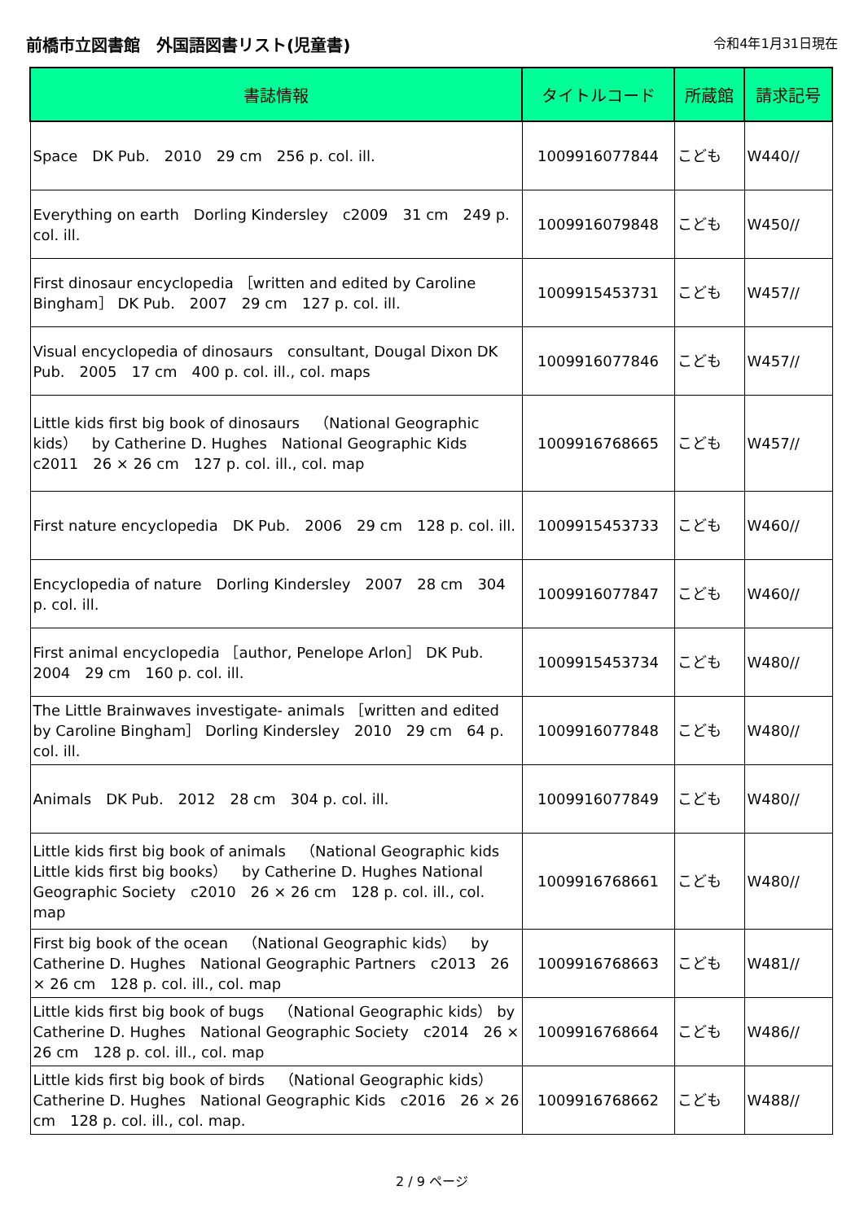前橋市立図書館　外国語図書リスト(児童書) 令和4年1月31日現在
| 書誌情報 | タイトルコード | 所蔵館 | 請求記号 |
| --- | --- | --- | --- |
| Space DK Pub. 2010 29 cm 256 p. col. ill. | 1009916077844 | こども | W440// |
| Everything on earth Dorling Kindersley c2009 31 cm 249 p. col. ill. | 1009916079848 | こども | W450// |
| First dinosaur encyclopedia ［written and edited by Caroline Bingham］ DK Pub. 2007 29 cm 127 p. col. ill. | 1009915453731 | こども | W457// |
| Visual encyclopedia of dinosaurs consultant, Dougal Dixon DK Pub. 2005 17 cm 400 p. col. ill., col. maps | 1009916077846 | こども | W457// |
| Little kids first big book of dinosaurs （National Geographic kids） by Catherine D. Hughes National Geographic Kids c2011 26 × 26 cm 127 p. col. ill., col. map | 1009916768665 | こども | W457// |
| First nature encyclopedia DK Pub. 2006 29 cm 128 p. col. ill. | 1009915453733 | こども | W460// |
| Encyclopedia of nature Dorling Kindersley 2007 28 cm 304 p. col. ill. | 1009916077847 | こども | W460// |
| First animal encyclopedia ［author, Penelope Arlon］ DK Pub. 2004 29 cm 160 p. col. ill. | 1009915453734 | こども | W480// |
| The Little Brainwaves investigate- animals ［written and edited by Caroline Bingham］ Dorling Kindersley 2010 29 cm 64 p. col. ill. | 1009916077848 | こども | W480// |
| Animals DK Pub. 2012 28 cm 304 p. col. ill. | 1009916077849 | こども | W480// |
| Little kids first big book of animals （National Geographic kids Little kids first big books） by Catherine D. Hughes National Geographic Society c2010 26 × 26 cm 128 p. col. ill., col. map | 1009916768661 | こども | W480// |
| First big book of the ocean （National Geographic kids） by Catherine D. Hughes National Geographic Partners c2013 26 × 26 cm 128 p. col. ill., col. map | 1009916768663 | こども | W481// |
| Little kids first big book of bugs （National Geographic kids） by Catherine D. Hughes National Geographic Society c2014 26 × 26 cm 128 p. col. ill., col. map | 1009916768664 | こども | W486// |
| Little kids first big book of birds （National Geographic kids） Catherine D. Hughes National Geographic Kids c2016 26 × 26 cm 128 p. col. ill., col. map. | 1009916768662 | こども | W488// |
2 / 9 ページ